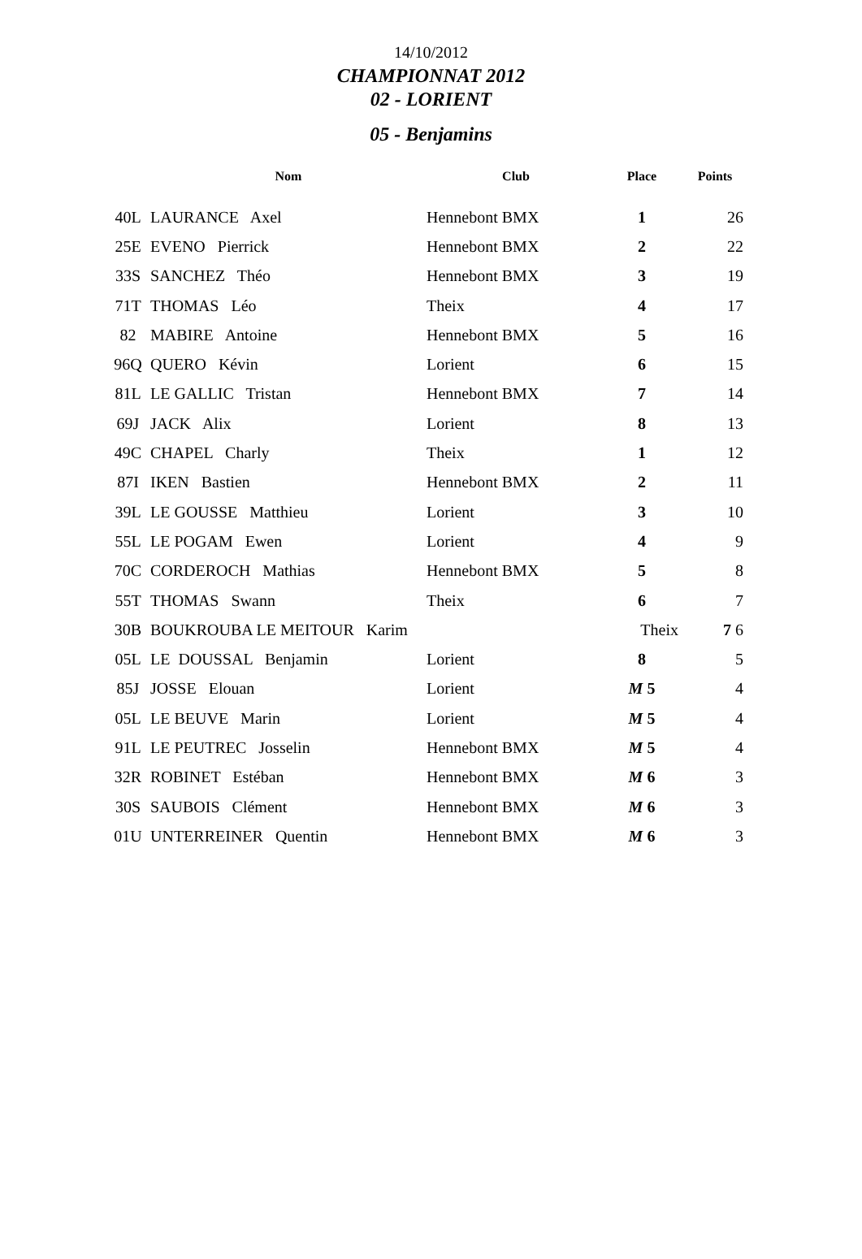14/10/2012
CHAMPIONNAT 2012
02 - LORIENT
05 - Benjamins
| | Nom | Club | Place | Points |
| --- | --- | --- | --- | --- |
| 40L | LAURANCE Axel | Hennebont BMX | 1 | 26 |
| 25E | EVENO Pierrick | Hennebont BMX | 2 | 22 |
| 33S | SANCHEZ Théo | Hennebont BMX | 3 | 19 |
| 71T | THOMAS Léo | Theix | 4 | 17 |
| 82 | MABIRE Antoine | Hennebont BMX | 5 | 16 |
| 96Q | QUERO Kévin | Lorient | 6 | 15 |
| 81L | LE GALLIC Tristan | Hennebont BMX | 7 | 14 |
| 69J | JACK Alix | Lorient | 8 | 13 |
| 49C | CHAPEL Charly | Theix | 1 | 12 |
| 87I | IKEN Bastien | Hennebont BMX | 2 | 11 |
| 39L | LE GOUSSE Matthieu | Lorient | 3 | 10 |
| 55L | LE POGAM Ewen | Lorient | 4 | 9 |
| 70C | CORDEROCH Mathias | Hennebont BMX | 5 | 8 |
| 55T | THOMAS Swann | Theix | 6 | 7 |
| 30B | BOUKROUBA LE MEITOUR Karim | | Theix | 7 6 |
| 05L | LE DOUSSAL Benjamin | Lorient | 8 | 5 |
| 85J | JOSSE Elouan | Lorient | M 5 | 4 |
| 05L | LE BEUVE Marin | Lorient | M 5 | 4 |
| 91L | LE PEUTREC Josselin | Hennebont BMX | M 5 | 4 |
| 32R | ROBINET Estéban | Hennebont BMX | M 6 | 3 |
| 30S | SAUBOIS Clément | Hennebont BMX | M 6 | 3 |
| 01U | UNTERREINER Quentin | Hennebont BMX | M 6 | 3 |